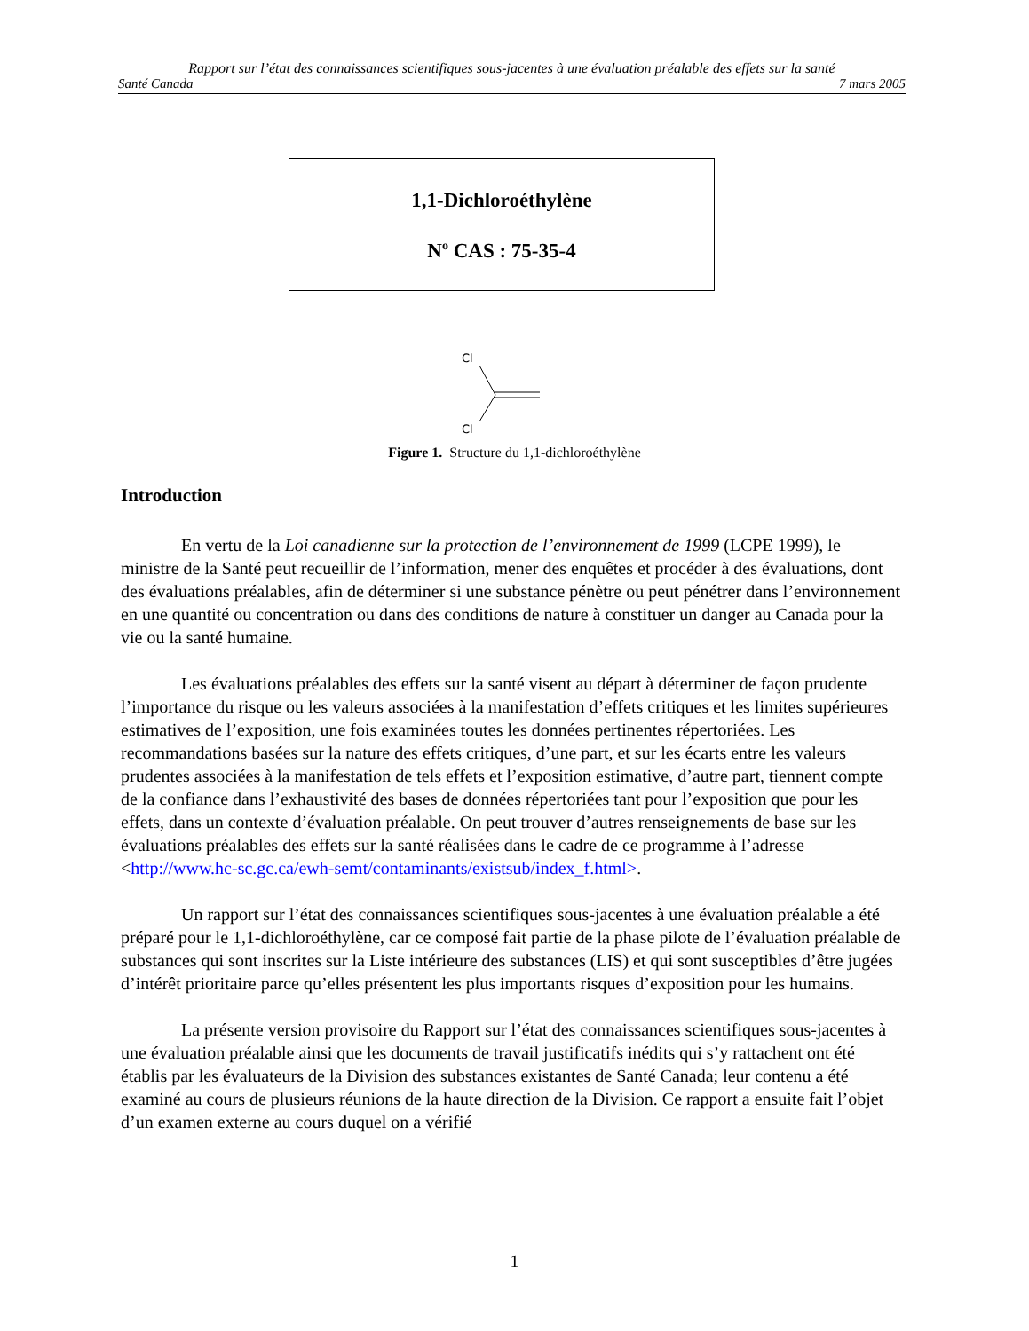Rapport sur l’état des connaissances scientifiques sous-jacentes à une évaluation préalable des effets sur la santé
Santé Canada 7 mars 2005
1,1-Dichloroéthylène
N<sup>o</sup> CAS : 75-35-4
Cl
Cl
Figure 1. Structure du 1,1-dichloroéthylène
Introduction
En vertu de la Loi canadienne sur la protection de l’environnement de 1999 (LCPE 1999), le ministre de la Santé peut recueillir de l’information, mener des enquêtes et procéder à des évaluations, dont des évaluations préalables, afin de déterminer si une substance pénètre ou peut pénétrer dans l’environnement en une quantité ou concentration ou dans des conditions de nature à constituer un danger au Canada pour la vie ou la santé humaine.
Les évaluations préalables des effets sur la santé visent au départ à déterminer de façon prudente l’importance du risque ou les valeurs associées à la manifestation d’effets critiques et les limites supérieures estimatives de l’exposition, une fois examinées toutes les données pertinentes répertoriées. Les recommandations basées sur la nature des effets critiques, d’une part, et sur les écarts entre les valeurs prudentes associées à la manifestation de tels effets et l’exposition estimative, d’autre part, tiennent compte de la confiance dans l’exhaustivité des bases de données répertoriées tant pour l’exposition que pour les effets, dans un contexte d’évaluation préalable. On peut trouver d’autres renseignements de base sur les évaluations préalables des effets sur la santé réalisées dans le cadre de ce programme à l’adresse <http://www.hc-sc.gc.ca/ewh-semt/contaminants/existsub/index_f.html>.
Un rapport sur l’état des connaissances scientifiques sous-jacentes à une évaluation préalable a été préparé pour le 1,1-dichloroéthylène, car ce composé fait partie de la phase pilote de l’évaluation préalable de substances qui sont inscrites sur la Liste intérieure des substances (LIS) et qui sont susceptibles d’être jugées d’intérêt prioritaire parce qu’elles présentent les plus importants risques d’exposition pour les humains.
La présente version provisoire du Rapport sur l’état des connaissances scientifiques sous-jacentes à une évaluation préalable ainsi que les documents de travail justificatifs inédits qui s’y rattachent ont été établis par les évaluateurs de la Division des substances existantes de Santé Canada; leur contenu a été examiné au cours de plusieurs réunions de la haute direction de la Division. Ce rapport a ensuite fait l’objet d’un examen externe au cours duquel on a vérifié
1